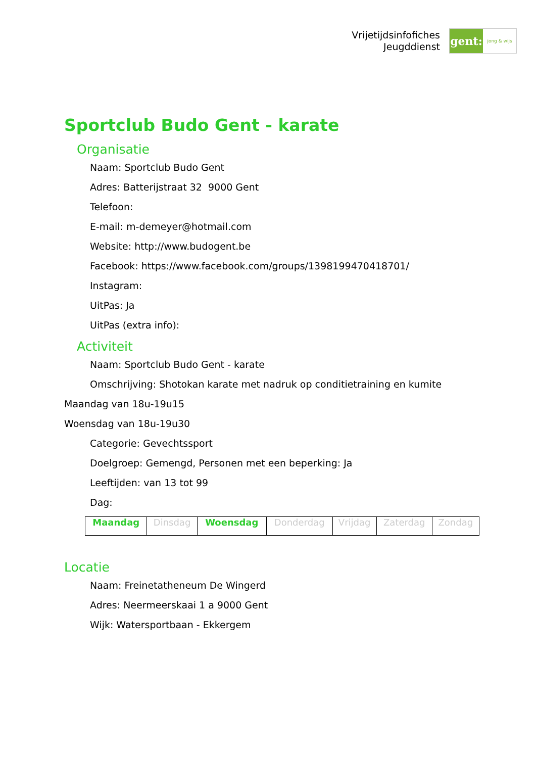Vrijetijdsinfofiches
Jeugddienst
gent:
jong & wijs
Sportclub Budo Gent - karate
Organisatie
Naam: Sportclub Budo Gent
Adres: Batterijstraat 32 9000 Gent
Telefoon:
E-mail: m-demeyer@hotmail.com
Website: http://www.budogent.be
Facebook: https://www.facebook.com/groups/1398199470418701/
Instagram:
UitPas: Ja
UitPas (extra info):
Activiteit
Naam: Sportclub Budo Gent - karate
Omschrijving: Shotokan karate met nadruk op conditietraining en kumite
Maandag van 18u-19u15
Woensdag van 18u-19u30
Categorie: Gevechtssport
Doelgroep: Gemengd, Personen met een beperking: Ja
Leeftijden: van 13 tot 99
Dag:
| Maandag | Dinsdag | Woensdag | Donderdag | Vrijdag | Zaterdag | Zondag |
Locatie
Naam: Freinetatheneum De Wingerd
Adres: Neermeerskaai 1 a 9000 Gent
Wijk: Watersportbaan - Ekkergem